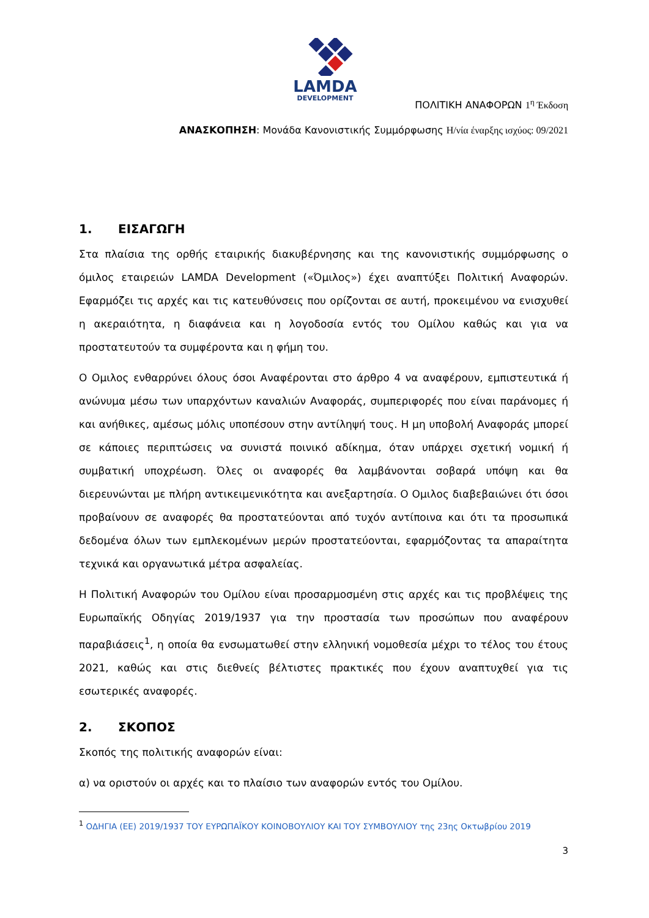LAMDA
DEVELOPMENT
ΠΟΛΙΤΙΚΗ ΑΝΑΦΟΡΩΝ 1<sup>η</sup> Έκδοση
ΑΝΑΣΚΟΠΗΣΗ: Μονάδα Κανονιστικής Συμμόρφωσης Η/νία έναρξης ισχύος: 09/2021
1. ΕΙΣΑΓΩΓΗ
Στα πλαίσια της ορθής εταιρικής διακυβέρνησης και της κανονιστικής συμμόρφωσης ο όμιλος εταιρειών LAMDA Development («Όμιλος») έχει αναπτύξει Πολιτική Αναφορών. Εφαρμόζει τις αρχές και τις κατευθύνσεις που ορίζονται σε αυτή, προκειμένου να ενισχυθεί η ακεραιότητα, η διαφάνεια και η λογοδοσία εντός του Ομίλου καθώς και για να προστατευτούν τα συμφέροντα και η φήμη του.
Ο Ομιλος ενθαρρύνει όλους όσοι Αναφέρονται στο άρθρο 4 να αναφέρουν, εμπιστευτικά ή ανώνυμα μέσω των υπαρχόντων καναλιών Αναφοράς, συμπεριφορές που είναι παράνομες ή και ανήθικες, αμέσως μόλις υποπέσουν στην αντίληψή τους. Η μη υποβολή Αναφοράς μπορεί σε κάποιες περιπτώσεις να συνιστά ποινικό αδίκημα, όταν υπάρχει σχετική νομική ή συμβατική υποχρέωση. Όλες οι αναφορές θα λαμβάνονται σοβαρά υπόψη και θα διερευνώνται με πλήρη αντικειμενικότητα και ανεξαρτησία. Ο Ομιλος διαβεβαιώνει ότι όσοι προβαίνουν σε αναφορές θα προστατεύονται από τυχόν αντίποινα και ότι τα προσωπικά δεδομένα όλων των εμπλεκομένων μερών προστατεύονται, εφαρμόζοντας τα απαραίτητα τεχνικά και οργανωτικά μέτρα ασφαλείας.
Η Πολιτική Αναφορών του Ομίλου είναι προσαρμοσμένη στις αρχές και τις προβλέψεις της Ευρωπαϊκής Οδηγίας 2019/1937 για την προστασία των προσώπων που αναφέρουν παραβιάσεις<sup>1</sup>, η οποία θα ενσωματωθεί στην ελληνική νομοθεσία μέχρι το τέλος του έτους 2021, καθώς και στις διεθνείς βέλτιστες πρακτικές που έχουν αναπτυχθεί για τις εσωτερικές αναφορές.
2. ΣΚΟΠΟΣ
Σκοπός της πολιτικής αναφορών είναι:
α) να οριστούν οι αρχές και το πλαίσιο των αναφορών εντός του Ομίλου.
<sup>1</sup> ΟΔΗΓΙΑ (ΕΕ) 2019/1937 ΤΟΥ ΕΥΡΩΠΑΪΚΟΥ ΚΟΙΝΟΒΟΥΛΙΟΥ ΚΑΙ ΤΟΥ ΣΥΜΒΟΥΛΙΟΥ της 23ης Οκτωβρίου 2019
3